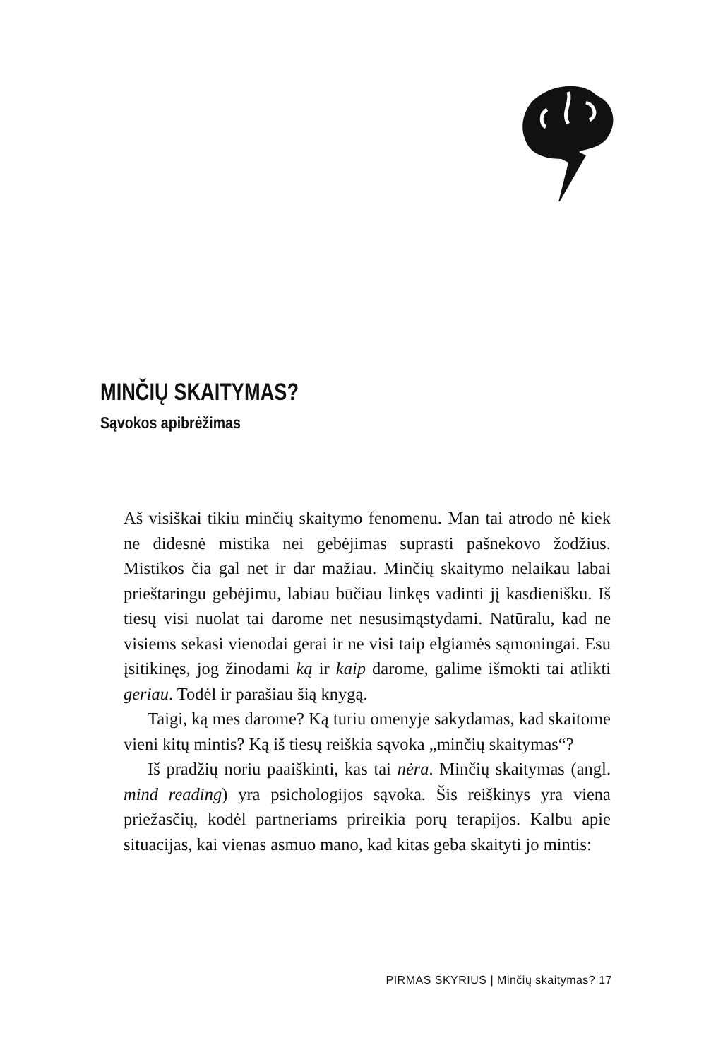MINČIŲ SKAITYMAS?
Sąvokos apibrėžimas
Aš visiškai tikiu minčių skaitymo fenomenu. Man tai atrodo nė kiek ne didesnė mistika nei gebėjimas suprasti pašnekovo žodžius. Mistikos čia gal net ir dar mažiau. Minčių skaitymo nelaikau labai prieštaringu gebėjimu, labiau būčiau linkęs vadinti jį kasdienišku. Iš tiesų visi nuolat tai darome net nesusimąstydami. Natūralu, kad ne visiems sekasi vienodai gerai ir ne visi taip elgiamės sąmoningai. Esu įsitikinęs, jog žinodami ką ir kaip darome, galime išmokti tai atlikti geriau. Todėl ir parašiau šią knygą.
Taigi, ką mes darome? Ką turiu omenyje sakydamas, kad skaitome vieni kitų mintis? Ką iš tiesų reiškia sąvoka „minčių skaitymas“?
Iš pradžių noriu paaiškinti, kas tai nėra. Minčių skaitymas (angl. mind reading) yra psichologijos sąvoka. Šis reiškinys yra viena priežasčių, kodėl partneriams prireikia porų terapijos. Kalbu apie situacijas, kai vienas asmuo mano, kad kitas geba skaityti jo mintis:
PIRMAS SKYRIUS | Minčių skaitymas? 17